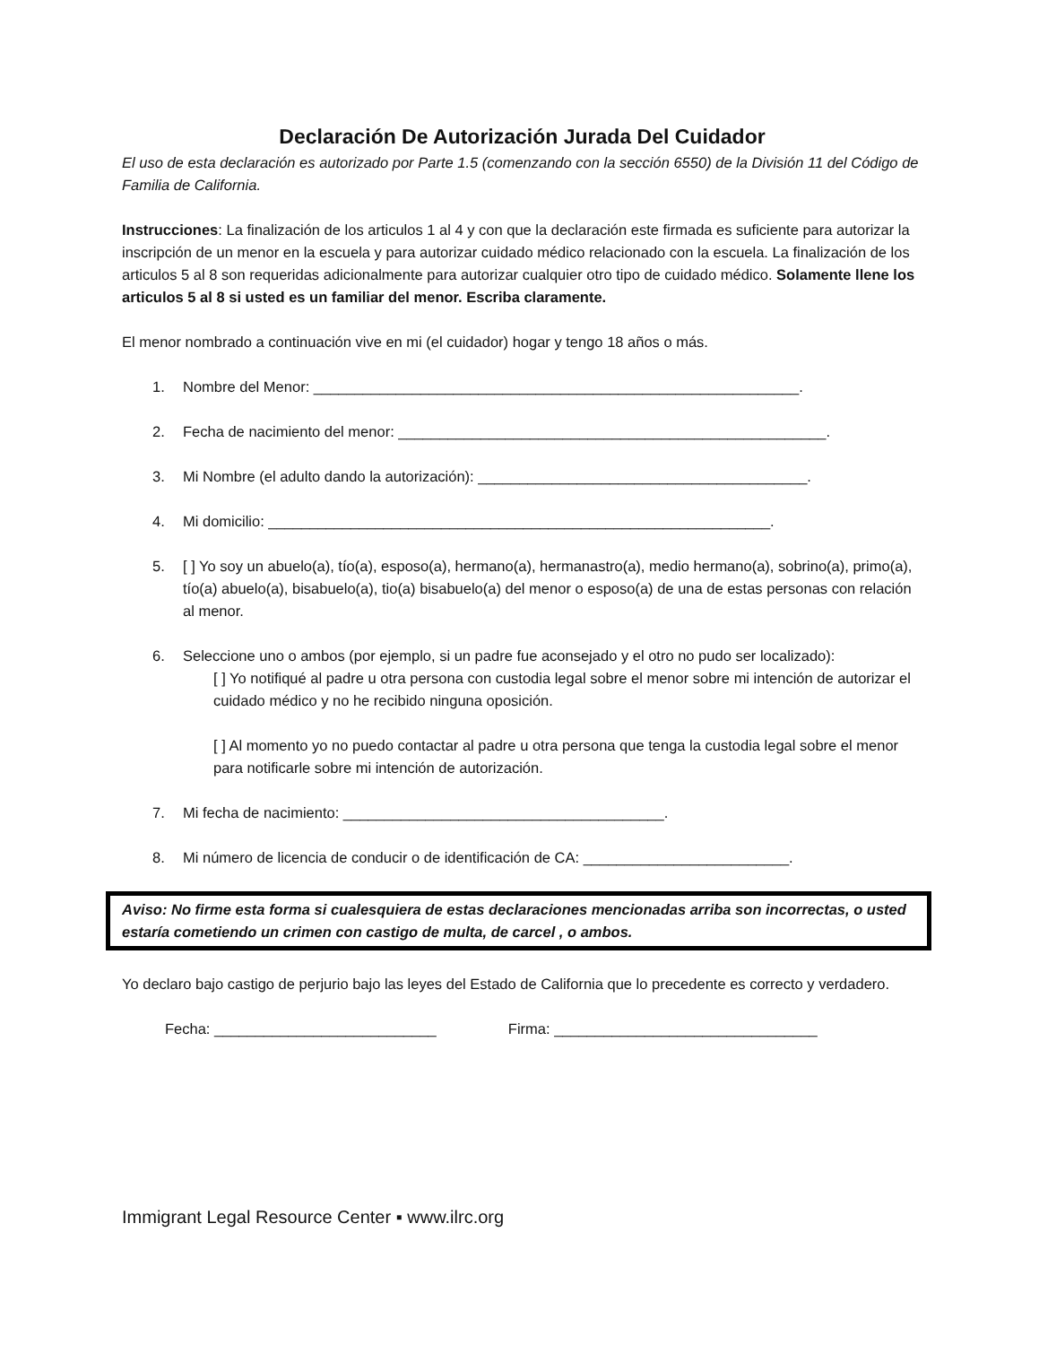Declaración De Autorización Jurada Del Cuidador
El uso de esta declaración es autorizado por Parte 1.5 (comenzando con la sección 6550) de la División 11 del Código de Familia de California.
Instrucciones: La finalización de los articulos 1 al 4 y con que la declaración este firmada es suficiente para autorizar la inscripción de un menor en la escuela y para autorizar cuidado médico relacionado con la escuela. La finalización de los articulos 5 al 8 son requeridas adicionalmente para autorizar cualquier otro tipo de cuidado médico. Solamente llene los articulos 5 al 8 si usted es un familiar del menor. Escriba claramente.
El menor nombrado a continuación vive en mi (el cuidador) hogar y tengo 18 años o más.
1. Nombre del Menor: ___________________________________________________________.
2. Fecha de nacimiento del menor: ____________________________________________________.
3. Mi Nombre (el adulto dando la autorización): ________________________________________.
4. Mi domicilio: _____________________________________________________________.
5. [ ] Yo soy un abuelo(a), tío(a), esposo(a), hermano(a), hermanastro(a), medio hermano(a), sobrino(a), primo(a), tío(a) abuelo(a), bisabuelo(a), tio(a) bisabuelo(a) del menor o esposo(a) de una de estas personas con relación al menor.
6. Seleccione uno o ambos (por ejemplo, si un padre fue aconsejado y el otro no pudo ser localizado):
[ ] Yo notifiqué al padre u otra persona con custodia legal sobre el menor sobre mi intención de autorizar el cuidado médico y no he recibido ninguna oposición.
[ ] Al momento yo no puedo contactar al padre u otra persona que tenga la custodia legal sobre el menor para notificarle sobre mi intención de autorización.
7. Mi fecha de nacimiento: _______________________________________.
8. Mi número de licencia de conducir o de identificación de CA: _________________________.
Aviso: No firme esta forma si cualesquiera de estas declaraciones mencionadas arriba son incorrectas, o usted estaría cometiendo un crimen con castigo de multa, de carcel , o ambos.
Yo declaro bajo castigo de perjurio bajo las leyes del Estado de California que lo precedente es correcto y verdadero.
Fecha: ___________________________ Firma: ________________________________
Immigrant Legal Resource Center ▪ www.ilrc.org